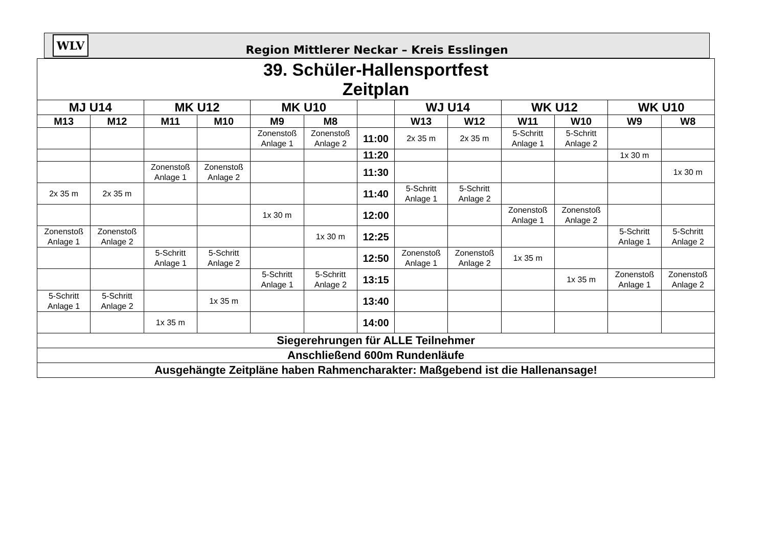WLV
Region Mittlerer Neckar – Kreis Esslingen
| 39. Schüler-Hallensportfest Zeitplan | | | | | | | | | | | | |
| MJ U14 | | MK U12 | | MK U10 | | | WJ U14 | | WK U12 | | WK U10 | |
| M13 | M12 | M11 | M10 | M9 | M8 | | W13 | W12 | W11 | W10 | W9 | W8 |
| | | | | Zonenstoß Anlage 1 | Zonenstoß Anlage 2 | 11:00 | 2x 35 m | 2x 35 m | 5-Schritt Anlage 1 | 5-Schritt Anlage 2 | | |
| | | | | | | 11:20 | | | | | 1x 30 m | |
| | | Zonenstoß Anlage 1 | Zonenstoß Anlage 2 | | | 11:30 | | | | | | 1x 30 m |
| 2x 35 m | 2x 35 m | | | | | 11:40 | 5-Schritt Anlage 1 | 5-Schritt Anlage 2 | | | | |
| | | | | 1x 30 m | | 12:00 | | | Zonenstoß Anlage 1 | Zonenstoß Anlage 2 | | |
| Zonenstoß Anlage 1 | Zonenstoß Anlage 2 | | | | 1x 30 m | 12:25 | | | | | 5-Schritt Anlage 1 | 5-Schritt Anlage 2 |
| | | 5-Schritt Anlage 1 | 5-Schritt Anlage 2 | | | 12:50 | Zonenstoß Anlage 1 | Zonenstoß Anlage 2 | 1x 35 m | | | |
| | | | | 5-Schritt Anlage 1 | 5-Schritt Anlage 2 | 13:15 | | | | 1x 35 m | Zonenstoß Anlage 1 | Zonenstoß Anlage 2 |
| 5-Schritt Anlage 1 | 5-Schritt Anlage 2 | | 1x 35 m | | | 13:40 | | | | | | |
| | | 1x 35 m | | | | 14:00 | | | | | | |
| Siegerehrungen für ALLE Teilnehmer | | | | | | | | | | | | |
| Anschließend 600m Rundenläufe | | | | | | | | | | | | |
| Ausgehängte Zeitpläne haben Rahmencharakter: Maßgebend ist die Hallenansage! | | | | | | | | | | | | |